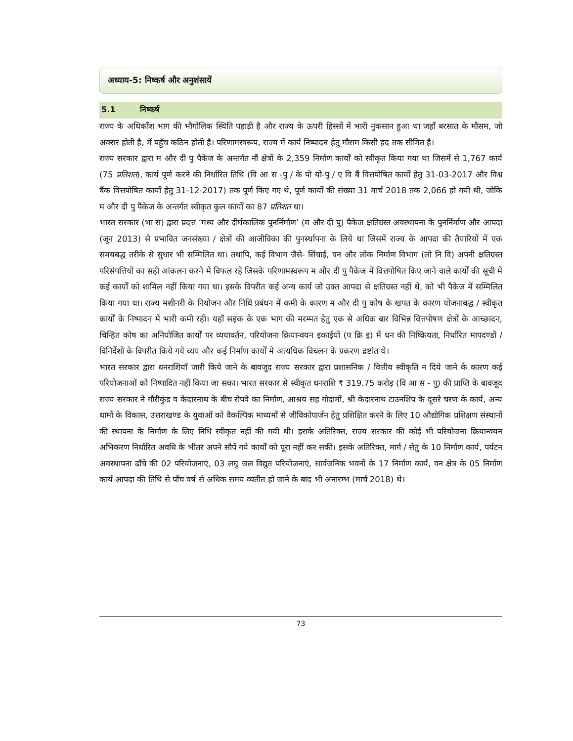अध्याय-5: निष्कर्ष और अनुशंसायें
5.1 निष्कर्ष
राज्य के अधिकाँश भाग की भौगोलिक स्थिति पहाड़ी है और राज्य के ऊपरी हिस्सों में भारी नुकसान हुआ था जहाँ बरसात के मौसम, जो अक्सर होती है, में पहुँच कठिन होती है। परिणामस्वरूप, राज्य में कार्य निष्पादन हेतु मौसम किसी हद तक सीमित है।
राज्य सरकार द्वारा म और दी पु पैकेज के अन्तर्गत नौं क्षेत्रों के 2,359 निर्माण कार्यों को स्वीकृत किया गया था जिसमें से 1,767 कार्य (75 प्रतिशत), कार्य पूर्ण करने की निर्धारित तिथि (वि आ स -पु / के पो यो-पु / ए वि बैं वित्तपोषित कार्यों हेतु 31-03-2017 और विश्व बैंक वित्तपोषित कार्यों हेतु 31-12-2017) तक पूर्ण किए गए थे, पूर्ण कार्यों की संख्या 31 मार्च 2018 तक 2,066 हो गयी थी, जोकि म और दी पु पैकेज के अन्तर्गत स्वीकृत कुल कार्यों का 87 प्रतिशत था।
भारत सरकार (भा स) द्वारा प्रदत्त ‘मध्य और दीर्घकालिक पुनर्निर्माण’ (म और दी पु) पैकेज क्षतिग्रस्त अवस्थापना के पुनर्निर्माण और आपदा (जून 2013) से प्रभावित जनसंख्या / क्षेत्रों की आजीविका की पुनर्स्थापना के लिये था जिसमें राज्य के आपदा की तैयारियों में एक समयबद्ध तरीके से सुधार भी सम्मिलित था। तथापि, कई विभाग जैसे- सिंचाई, वन और लोक निर्माण विभाग (लो नि वि) अपनी क्षतिग्रस्त परिसंपत्तियों का सही आंकलन करने में विफल रहे जिसके परिणामस्वरूप म और दी पु पैकेज में वित्तपोषित किए जाने वाले कार्यों की सूची में कई कार्यों को शामिल नहीं किया गया था। इसके विपरीत कई अन्य कार्य जो उक्त आपदा से क्षतिग्रस्त नहीं थे, को भी पैकेज में सम्मिलित किया गया था। राज्य मशीनरी के नियोजन और निधि प्रबंधन में कमी के कारण म और दी पु कोष के खपत के कारण योजनाबद्ध / स्वीकृत कार्यों के निष्पादन में भारी कमी रही। यहाँ सड़क के एक भाग की मरम्मत हेतु एक से अधिक बार विभिन्न वित्तपोषण क्षेत्रों के आच्छादन, चिन्हित कोष का अनियोजित कार्यों पर व्ययावर्तन, परियोजना क्रियान्वयन इकाईयों (प क्रि इ) में धन की निष्क्रियता, निर्धारित मापदण्डों / विनिर्देशों के विपरीत किये गये व्यय और कई निर्माण कार्यों मे अत्यधिक विचलन के प्रकरण द्रष्टांत थे।
भारत सरकार द्वारा धनराशियाँ जारी किये जाने के बावजूद राज्य सरकार द्वारा प्रशासनिक / वित्तीय स्वीकृति न दिये जाने के कारण कई परियोजनाओं को निष्पादित नहीं किया जा सका। भारत सरकार से स्वीकृत धनराशि ₹ 319.75 करोड़ (वि आ स - पु) की प्राप्ति के बावजूद राज्य सरकार ने गौरीकुंड व केदारनाथ के बीच रोपवे का निर्माण, आश्रय सह गोदामों, श्री केदारनाथ टाउनशिप के दूसरे चरण के कार्य, अन्य धामों के विकास, उत्तराखण्ड के युवाओं को वैकल्पिक माध्यमों से जीविकोपार्जन हेतु प्रशिक्षित करने के लिए 10 औद्योगिक प्रशिक्षण संस्थानों की स्थापना के निर्माण के लिए निधि स्वीकृत नहीं की गयी थी। इसके अतिरिक्त, राज्य सरकार की कोई भी परियोजना क्रियान्वयन अभिकरण निर्धारित अवधि के भीतर अपने सौपें गये कार्यों को पूरा नहीं कर सकी। इसके अतिरिक्त, मार्ग / सेतु के 10 निर्माण कार्य, पर्यटन अवस्थापना ढाँचे की 02 परियोजनाएं, 03 लघु जल विद्युत परियोजनाएं, सार्वजनिक भवनों के 17 निर्माण कार्य, वन क्षेत्र के 05 निर्माण कार्य आपदा की तिथि से पाँच वर्ष से अधिक समय व्यतीत हो जाने के बाद भी अनारम्भ (मार्च 2018) थे।
73